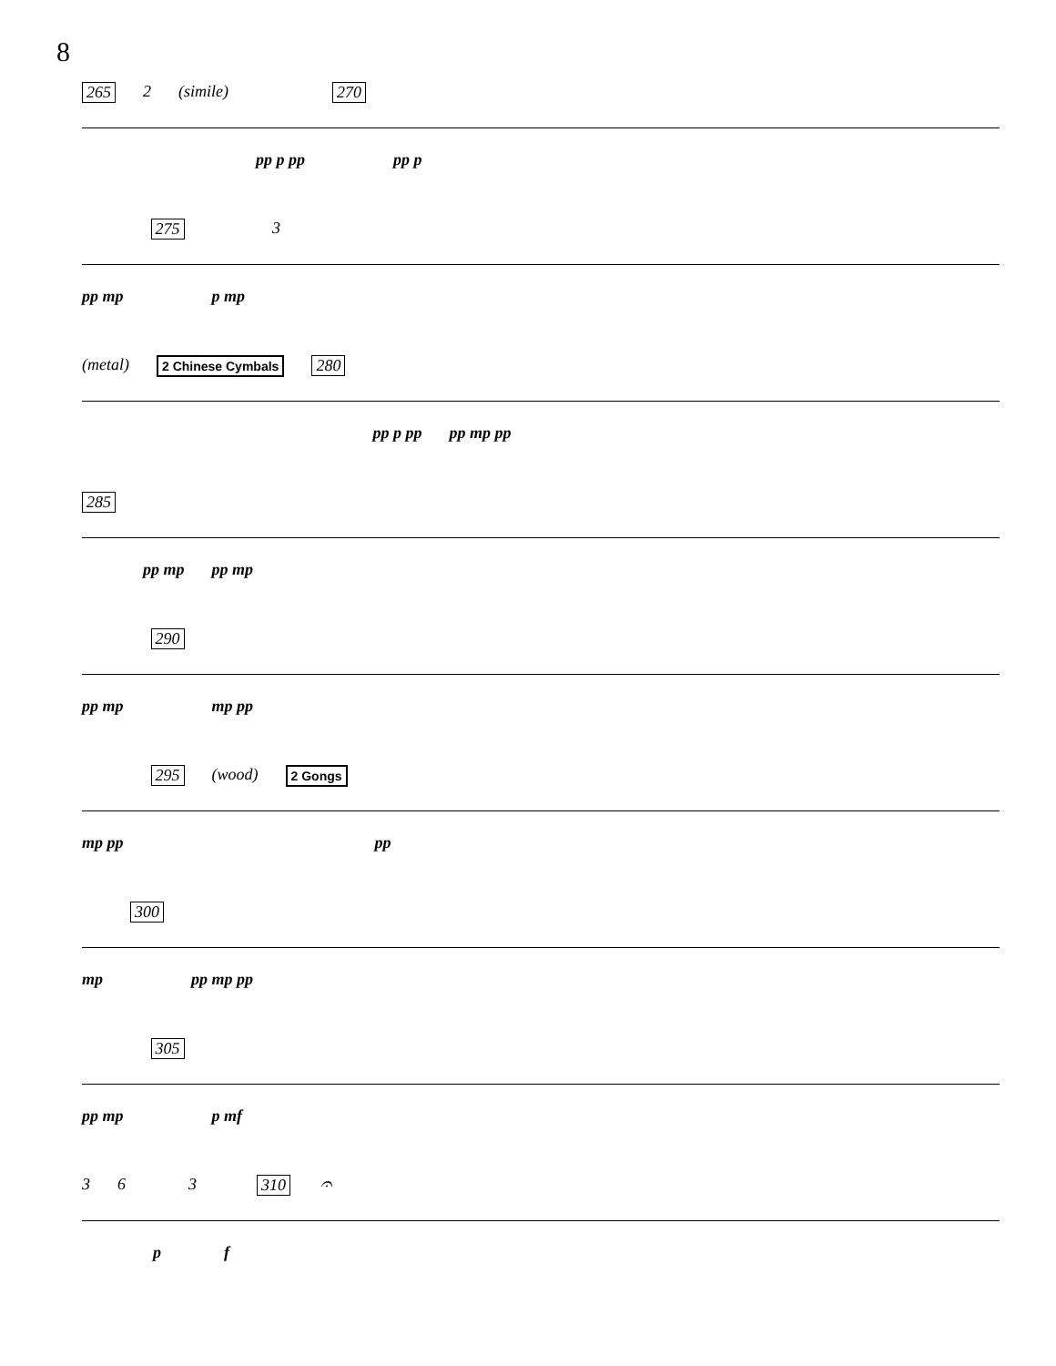8
265 2 (simile) pp p pp 270 pp p
pp mp 275 p mp 3
(metal) 2 Chinese Cymbals 280 pp p pp pp mp pp
285 pp mp pp mp
pp mp 290 mp pp
mp pp 295 (wood) 2 Gongs pp
mp 300 pp mp pp
pp mp 305 p mf
3 6 p 3 f 310 𝄐